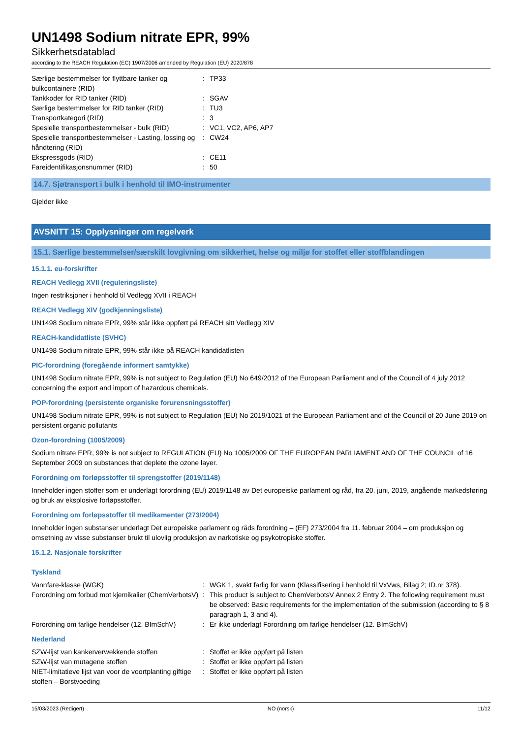UN1498 Sodium nitrate EPR, 99%
Sikkerhetsdatablad
according to the REACH Regulation (EC) 1907/2006 amended by Regulation (EU) 2020/878
| Særlige bestemmelser for flyttbare tanker og bulkcontainere (RID) | : | TP33 |
| Tankkoder for RID tanker (RID) | : | SGAV |
| Særlige bestemmelser for RID tanker (RID) | : | TU3 |
| Transportkategori (RID) | : | 3 |
| Spesielle transportbestemmelser - bulk (RID) | : | VC1, VC2, AP6, AP7 |
| Spesielle transportbestemmelser - Lasting, lossing og håndtering (RID) | : | CW24 |
| Ekspressgods (RID) | : | CE11 |
| Fareidentifikasjonsnummer (RID) | : | 50 |
14.7. Sjøtransport i bulk i henhold til IMO-instrumenter
Gjelder ikke
AVSNITT 15: Opplysninger om regelverk
15.1. Særlige bestemmelser/særskilt lovgivning om sikkerhet, helse og miljø for stoffet eller stoffblandingen
15.1.1. eu-forskrifter
REACH Vedlegg XVII (reguleringsliste)
Ingen restriksjoner i henhold til Vedlegg XVII i REACH
REACH Vedlegg XIV (godkjenningsliste)
UN1498 Sodium nitrate EPR, 99% står ikke oppført på REACH sitt Vedlegg XIV
REACH-kandidatliste (SVHC)
UN1498 Sodium nitrate EPR, 99% står ikke på REACH kandidatlisten
PIC-forordning (foregående informert samtykke)
UN1498 Sodium nitrate EPR, 99% is not subject to Regulation (EU) No 649/2012 of the European Parliament and of the Council of 4 july 2012 concerning the export and import of hazardous chemicals.
POP-forordning (persistente organiske forurensningsstoffer)
UN1498 Sodium nitrate EPR, 99% is not subject to Regulation (EU) No 2019/1021 of the European Parliament and of the Council of 20 June 2019 on persistent organic pollutants
Ozon-forordning (1005/2009)
Sodium nitrate EPR, 99% is not subject to REGULATION (EU) No 1005/2009 OF THE EUROPEAN PARLIAMENT AND OF THE COUNCIL of 16 September 2009 on substances that deplete the ozone layer.
Forordning om forløpsstoffer til sprengstoffer (2019/1148)
Inneholder ingen stoffer som er underlagt forordning (EU) 2019/1148 av Det europeiske parlament og råd, fra 20. juni, 2019, angående markedsføring og bruk av eksplosive forløpsstoffer.
Forordning om forløpsstoffer til medikamenter (273/2004)
Inneholder ingen substanser underlagt Det europeiske parlament og råds forordning – (EF) 273/2004 fra 11. februar 2004 – om produksjon og omsetning av visse substanser brukt til ulovlig produksjon av narkotiske og psykotropiske stoffer.
15.1.2. Nasjonale forskrifter
Tyskland
| Vannfare-klasse (WGK) | : | WGK 1, svakt farlig for vann (Klassifisering i henhold til VxVws, Bilag 2; ID.nr 378). |
| Forordning om forbud mot kjemikalier (ChemVerbotsV) | : | This product is subject to ChemVerbotsV Annex 2 Entry 2. The following requirement must be observed: Basic requirements for the implementation of the submission (according to § 8 paragraph 1, 3 and 4). |
| Forordning om farlige hendelser (12. BImSchV) | : | Er ikke underlagt Forordning om farlige hendelser (12. BImSchV) |
Nederland
| SZW-lijst van kankerverwekkende stoffen | : | Stoffet er ikke oppført på listen |
| SZW-lijst van mutagene stoffen | : | Stoffet er ikke oppført på listen |
| NIET-limitatieve lijst van voor de voortplanting giftige stoffen – Borstvoeding | : | Stoffet er ikke oppført på listen |
15/03/2023 (Redigert) NO (norsk) 11/12